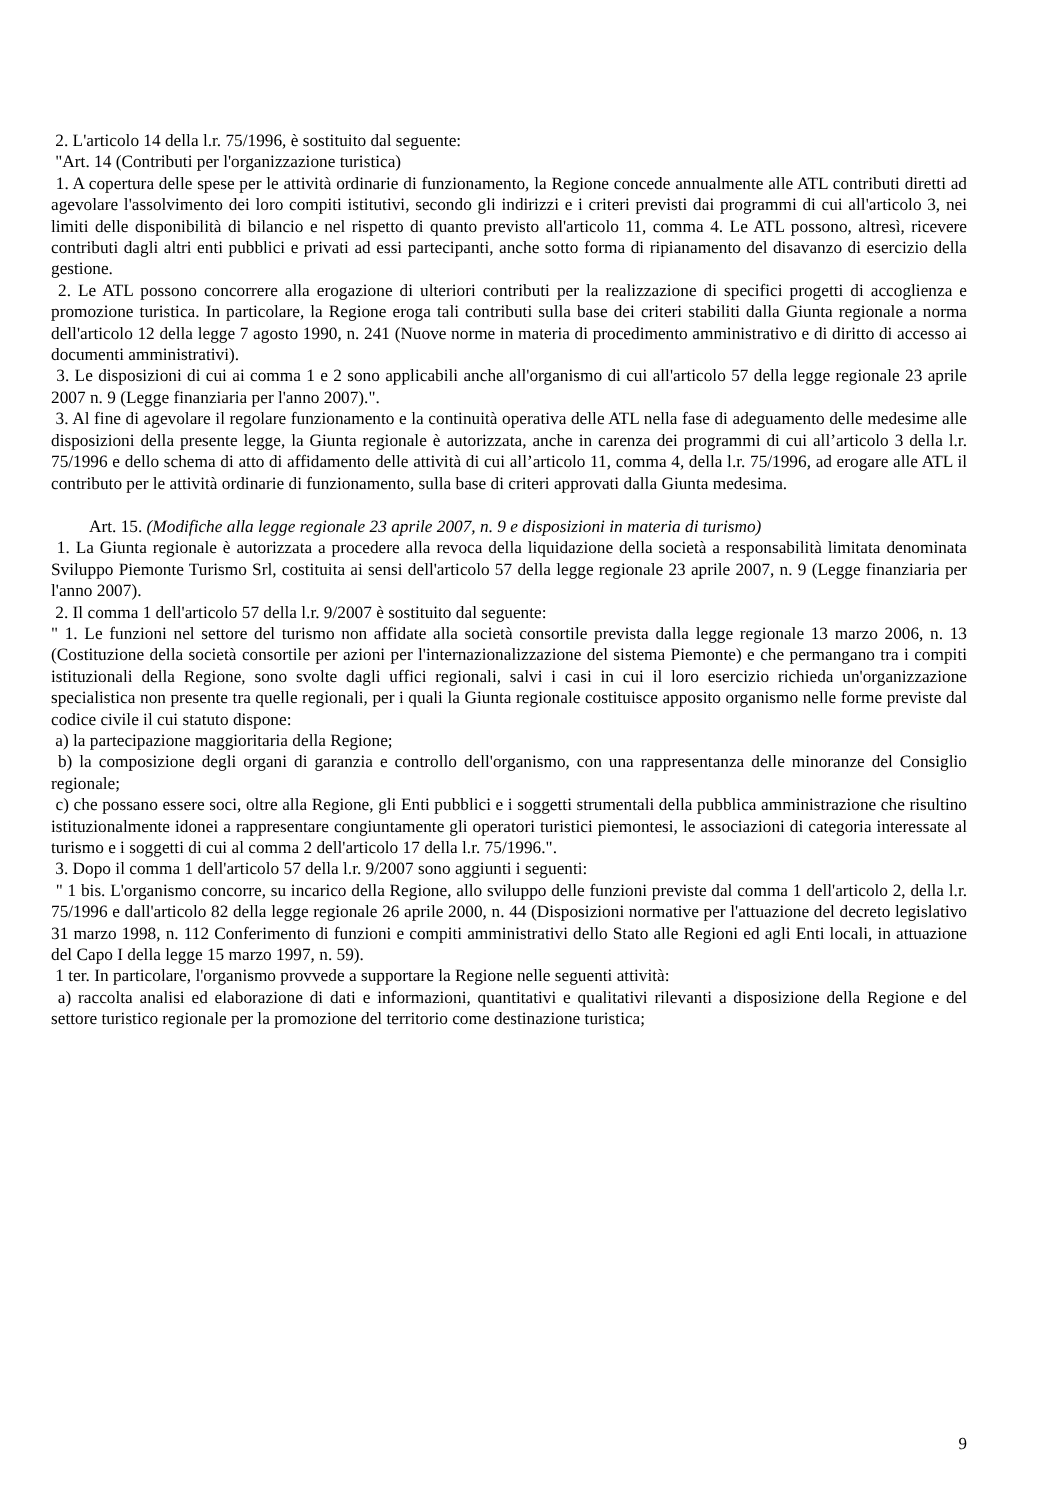2. L'articolo 14 della l.r. 75/1996, è sostituito dal seguente:
"Art. 14 (Contributi per l'organizzazione turistica)
1. A copertura delle spese per le attività ordinarie di funzionamento, la Regione concede annualmente alle ATL contributi diretti ad agevolare l'assolvimento dei loro compiti istitutivi, secondo gli indirizzi e i criteri previsti dai programmi di cui all'articolo 3, nei limiti delle disponibilità di bilancio e nel rispetto di quanto previsto all'articolo 11, comma 4. Le ATL possono, altresì, ricevere contributi dagli altri enti pubblici e privati ad essi partecipanti, anche sotto forma di ripianamento del disavanzo di esercizio della gestione.
2. Le ATL possono concorrere alla erogazione di ulteriori contributi per la realizzazione di specifici progetti di accoglienza e promozione turistica. In particolare, la Regione eroga tali contributi sulla base dei criteri stabiliti dalla Giunta regionale a norma dell'articolo 12 della legge 7 agosto 1990, n. 241 (Nuove norme in materia di procedimento amministrativo e di diritto di accesso ai documenti amministrativi).
3. Le disposizioni di cui ai comma 1 e 2 sono applicabili anche all'organismo di cui all'articolo 57 della legge regionale 23 aprile 2007 n. 9 (Legge finanziaria per l'anno 2007).".
3. Al fine di agevolare il regolare funzionamento e la continuità operativa delle ATL nella fase di adeguamento delle medesime alle disposizioni della presente legge, la Giunta regionale è autorizzata, anche in carenza dei programmi di cui all’articolo 3 della l.r. 75/1996 e dello schema di atto di affidamento delle attività di cui all’articolo 11, comma 4, della l.r. 75/1996, ad erogare alle ATL il contributo per le attività ordinarie di funzionamento, sulla base di criteri approvati dalla Giunta medesima.
Art. 15. (Modifiche alla legge regionale 23 aprile 2007, n. 9 e disposizioni in materia di turismo)
1. La Giunta regionale è autorizzata a procedere alla revoca della liquidazione della società a responsabilità limitata denominata Sviluppo Piemonte Turismo Srl, costituita ai sensi dell'articolo 57 della legge regionale 23 aprile 2007, n. 9 (Legge finanziaria per l'anno 2007).
2. Il comma 1 dell'articolo 57 della l.r. 9/2007 è sostituito dal seguente:
" 1. Le funzioni nel settore del turismo non affidate alla società consortile prevista dalla legge regionale 13 marzo 2006, n. 13 (Costituzione della società consortile per azioni per l'internazionalizzazione del sistema Piemonte) e che permangano tra i compiti istituzionali della Regione, sono svolte dagli uffici regionali, salvi i casi in cui il loro esercizio richieda un'organizzazione specialistica non presente tra quelle regionali, per i quali la Giunta regionale costituisce apposito organismo nelle forme previste dal codice civile il cui statuto dispone:
a) la partecipazione maggioritaria della Regione;
b) la composizione degli organi di garanzia e controllo dell'organismo, con una rappresentanza delle minoranze del Consiglio regionale;
c) che possano essere soci, oltre alla Regione, gli Enti pubblici e i soggetti strumentali della pubblica amministrazione che risultino istituzionalmente idonei a rappresentare congiuntamente gli operatori turistici piemontesi, le associazioni di categoria interessate al turismo e i soggetti di cui al comma 2 dell'articolo 17 della l.r. 75/1996.".
3. Dopo il comma 1 dell'articolo 57 della l.r. 9/2007 sono aggiunti i seguenti:
" 1 bis. L'organismo concorre, su incarico della Regione, allo sviluppo delle funzioni previste dal comma 1 dell'articolo 2, della l.r. 75/1996 e dall'articolo 82 della legge regionale 26 aprile 2000, n. 44 (Disposizioni normative per l'attuazione del decreto legislativo 31 marzo 1998, n. 112 Conferimento di funzioni e compiti amministrativi dello Stato alle Regioni ed agli Enti locali, in attuazione del Capo I della legge 15 marzo 1997, n. 59).
1 ter. In particolare, l'organismo provvede a supportare la Regione nelle seguenti attività:
a) raccolta analisi ed elaborazione di dati e informazioni, quantitativi e qualitativi rilevanti a disposizione della Regione e del settore turistico regionale per la promozione del territorio come destinazione turistica;
9